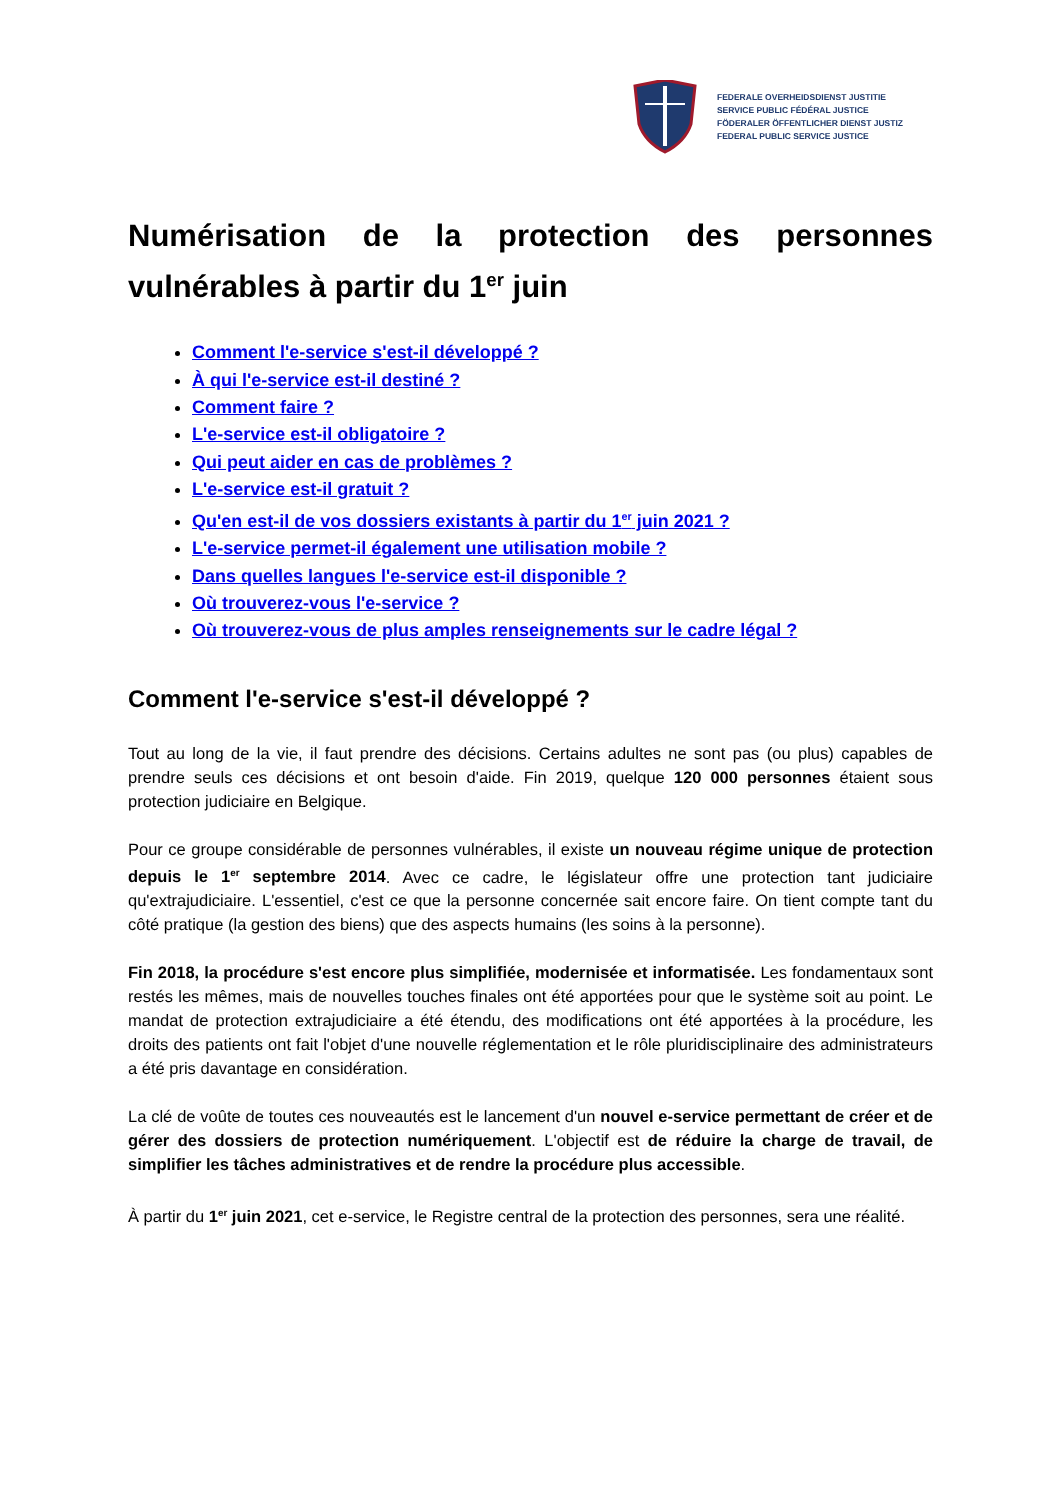FEDERALE OVERHEIDSDIENST JUSTITIE
SERVICE PUBLIC FÉDÉRAL JUSTICE
FÖDERALER ÖFFENTLICHER DIENST JUSTIZ
FEDERAL PUBLIC SERVICE JUSTICE
Numérisation de la protection des personnes vulnérables à partir du 1<sup>er</sup> juin
Comment l'e-service s'est-il développé ?
À qui l'e-service est-il destiné ?
Comment faire ?
L'e-service est-il obligatoire ?
Qui peut aider en cas de problèmes ?
L'e-service est-il gratuit ?
Qu'en est-il de vos dossiers existants à partir du 1<sup>er</sup> juin 2021 ?
L'e-service permet-il également une utilisation mobile ?
Dans quelles langues l'e-service est-il disponible ?
Où trouverez-vous l'e-service ?
Où trouverez-vous de plus amples renseignements sur le cadre légal ?
Comment l'e-service s'est-il développé ?
Tout au long de la vie, il faut prendre des décisions. Certains adultes ne sont pas (ou plus) capables de prendre seuls ces décisions et ont besoin d'aide. Fin 2019, quelque 120 000 personnes étaient sous protection judiciaire en Belgique.
Pour ce groupe considérable de personnes vulnérables, il existe un nouveau régime unique de protection depuis le 1<sup>er</sup> septembre 2014. Avec ce cadre, le législateur offre une protection tant judiciaire qu'extrajudiciaire. L'essentiel, c'est ce que la personne concernée sait encore faire. On tient compte tant du côté pratique (la gestion des biens) que des aspects humains (les soins à la personne).
Fin 2018, la procédure s'est encore plus simplifiée, modernisée et informatisée. Les fondamentaux sont restés les mêmes, mais de nouvelles touches finales ont été apportées pour que le système soit au point. Le mandat de protection extrajudiciaire a été étendu, des modifications ont été apportées à la procédure, les droits des patients ont fait l'objet d'une nouvelle réglementation et le rôle pluridisciplinaire des administrateurs a été pris davantage en considération.
La clé de voûte de toutes ces nouveautés est le lancement d'un nouvel e-service permettant de créer et de gérer des dossiers de protection numériquement. L'objectif est de réduire la charge de travail, de simplifier les tâches administratives et de rendre la procédure plus accessible.
À partir du 1<sup>er</sup> juin 2021, cet e-service, le Registre central de la protection des personnes, sera une réalité.